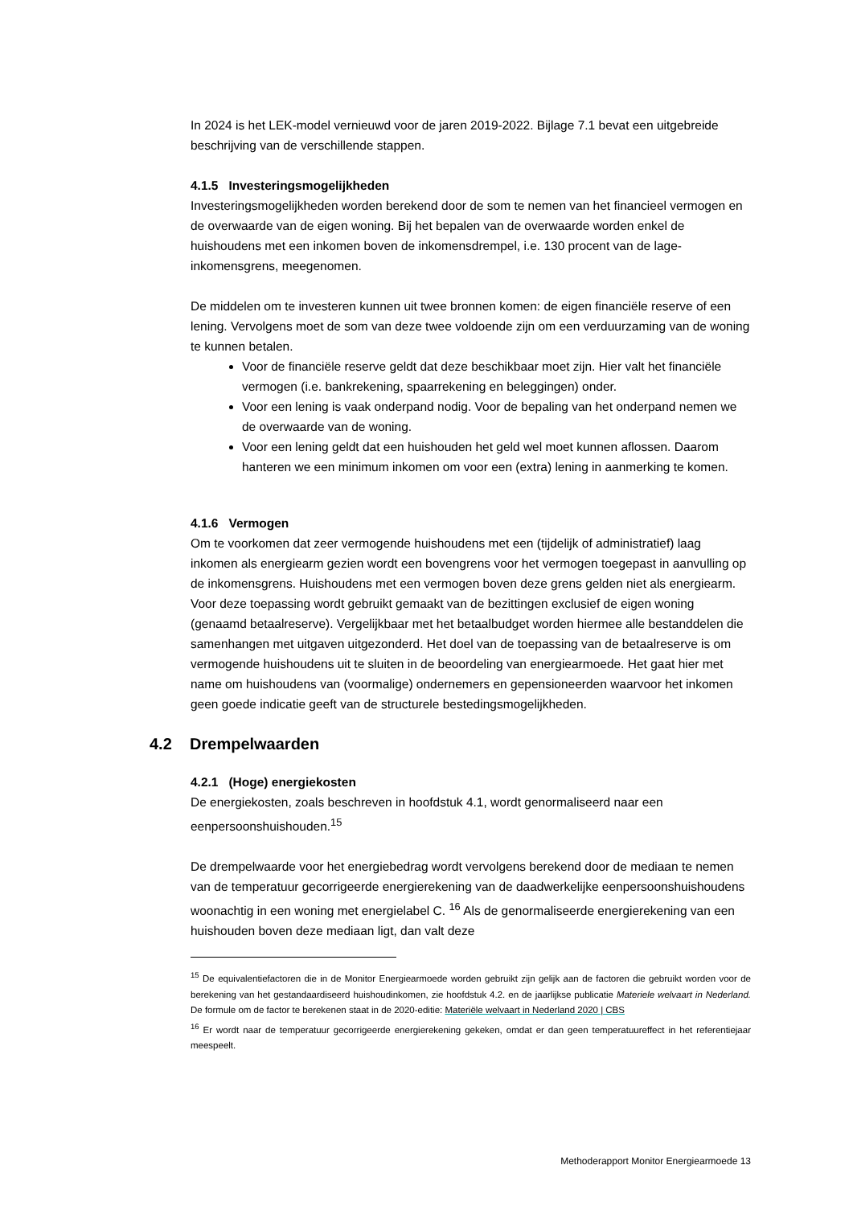In 2024 is het LEK-model vernieuwd voor de jaren 2019-2022. Bijlage 7.1 bevat een uitgebreide beschrijving van de verschillende stappen.
4.1.5 Investeringsmogelijkheden
Investeringsmogelijkheden worden berekend door de som te nemen van het financieel vermogen en de overwaarde van de eigen woning. Bij het bepalen van de overwaarde worden enkel de huishoudens met een inkomen boven de inkomensdrempel, i.e. 130 procent van de lage-inkomensgrens, meegenomen.
De middelen om te investeren kunnen uit twee bronnen komen: de eigen financiële reserve of een lening. Vervolgens moet de som van deze twee voldoende zijn om een verduurzaming van de woning te kunnen betalen.
Voor de financiële reserve geldt dat deze beschikbaar moet zijn. Hier valt het financiële vermogen (i.e. bankrekening, spaarrekening en beleggingen) onder.
Voor een lening is vaak onderpand nodig. Voor de bepaling van het onderpand nemen we de overwaarde van de woning.
Voor een lening geldt dat een huishouden het geld wel moet kunnen aflossen. Daarom hanteren we een minimum inkomen om voor een (extra) lening in aanmerking te komen.
4.1.6 Vermogen
Om te voorkomen dat zeer vermogende huishoudens met een (tijdelijk of administratief) laag inkomen als energiearm gezien wordt een bovengrens voor het vermogen toegepast in aanvulling op de inkomensgrens. Huishoudens met een vermogen boven deze grens gelden niet als energiearm. Voor deze toepassing wordt gebruikt gemaakt van de bezittingen exclusief de eigen woning (genaamd betaalreserve). Vergelijkbaar met het betaalbudget worden hiermee alle bestanddelen die samenhangen met uitgaven uitgezonderd. Het doel van de toepassing van de betaalreserve is om vermogende huishoudens uit te sluiten in de beoordeling van energiearmoede. Het gaat hier met name om huishoudens van (voormalige) ondernemers en gepensioneerden waarvoor het inkomen geen goede indicatie geeft van de structurele bestedingsmogelijkheden.
4.2 Drempelwaarden
4.2.1 (Hoge) energiekosten
De energiekosten, zoals beschreven in hoofdstuk 4.1, wordt genormaliseerd naar een eenpersoonshuishouden.<sup>15</sup>
De drempelwaarde voor het energiebedrag wordt vervolgens berekend door de mediaan te nemen van de temperatuur gecorrigeerde energierekening van de daadwerkelijke eenpersoonshuishoudens woonachtig in een woning met energielabel C. <sup>16</sup> Als de genormaliseerde energierekening van een huishouden boven deze mediaan ligt, dan valt deze
<sup>15</sup> De equivalentiefactoren die in de Monitor Energiearmoede worden gebruikt zijn gelijk aan de factoren die gebruikt worden voor de berekening van het gestandaardiseerd huishoudinkomen, zie hoofdstuk 4.2. en de jaarlijkse publicatie Materiele welvaart in Nederland. De formule om de factor te berekenen staat in de 2020-editie: Materiële welvaart in Nederland 2020 | CBS
<sup>16</sup> Er wordt naar de temperatuur gecorrigeerde energierekening gekeken, omdat er dan geen temperatuureffect in het referentiejaar meespeelt.
Methoderapport Monitor Energiearmoede 13